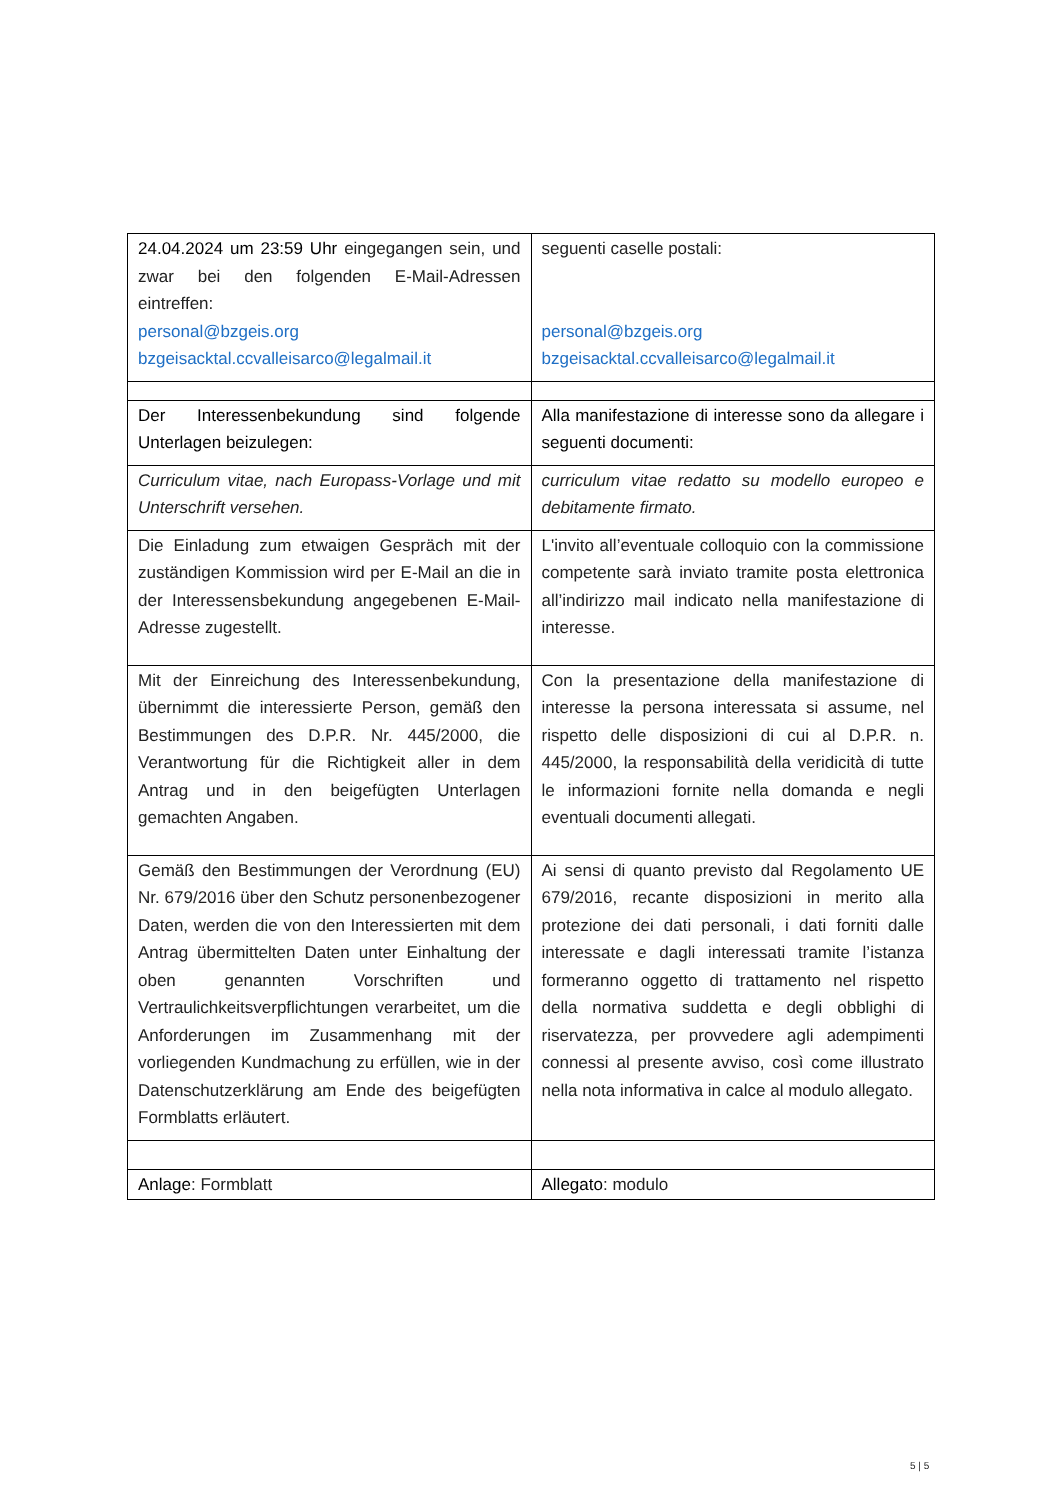| 24.04.2024 um 23:59 Uhr eingegangen sein, und zwar bei den folgenden E-Mail-Adressen eintreffen: personal@bzgeis.org bzgeisacktal.ccvalleisarco@legalmail.it | seguenti caselle postali: personal@bzgeis.org bzgeisacktal.ccvalleisarco@legalmail.it |
| Der Interessenbekundung sind folgende Unterlagen beizulegen: | Alla manifestazione di interesse sono da allegare i seguenti documenti: |
| Curriculum vitae, nach Europass-Vorlage und mit Unterschrift versehen. | curriculum vitae redatto su modello europeo e debitamente firmato. |
| Die Einladung zum etwaigen Gespräch mit der zuständigen Kommission wird per E-Mail an die in der Interessensbekundung angegebenen E-Mail-Adresse zugestellt. | L'invito all’eventuale colloquio con la commissione competente sarà inviato tramite posta elettronica all’indirizzo mail indicato nella manifestazione di interesse. |
| Mit der Einreichung des Interessenbekundung, übernimmt die interessierte Person, gemäß den Bestimmungen des D.P.R. Nr. 445/2000, die Verantwortung für die Richtigkeit aller in dem Antrag und in den beigefügten Unterlagen gemachten Angaben. | Con la presentazione della manifestazione di interesse la persona interessata si assume, nel rispetto delle disposizioni di cui al D.P.R. n. 445/2000, la responsabilità della veridicità di tutte le informazioni fornite nella domanda e negli eventuali documenti allegati. |
| Gemäß den Bestimmungen der Verordnung (EU) Nr. 679/2016 über den Schutz personenbezogener Daten, werden die von den Interessierten mit dem Antrag übermittelten Daten unter Einhaltung der oben genannten Vorschriften und Vertraulichkeitsverpflichtungen verarbeitet, um die Anforderungen im Zusammenhang mit der vorliegenden Kundmachung zu erfüllen, wie in der Datenschutzerklärung am Ende des beigefügten Formblatts erläutert. | Ai sensi di quanto previsto dal Regolamento UE 679/2016, recante disposizioni in merito alla protezione dei dati personali, i dati forniti dalle interessate e dagli interessati tramite l’istanza formeranno oggetto di trattamento nel rispetto della normativa suddetta e degli obblighi di riservatezza, per provvedere agli adempimenti connessi al presente avviso, così come illustrato nella nota informativa in calce al modulo allegato. |
| Anlage : Formblatt | Allegato : modulo |
5 | 5